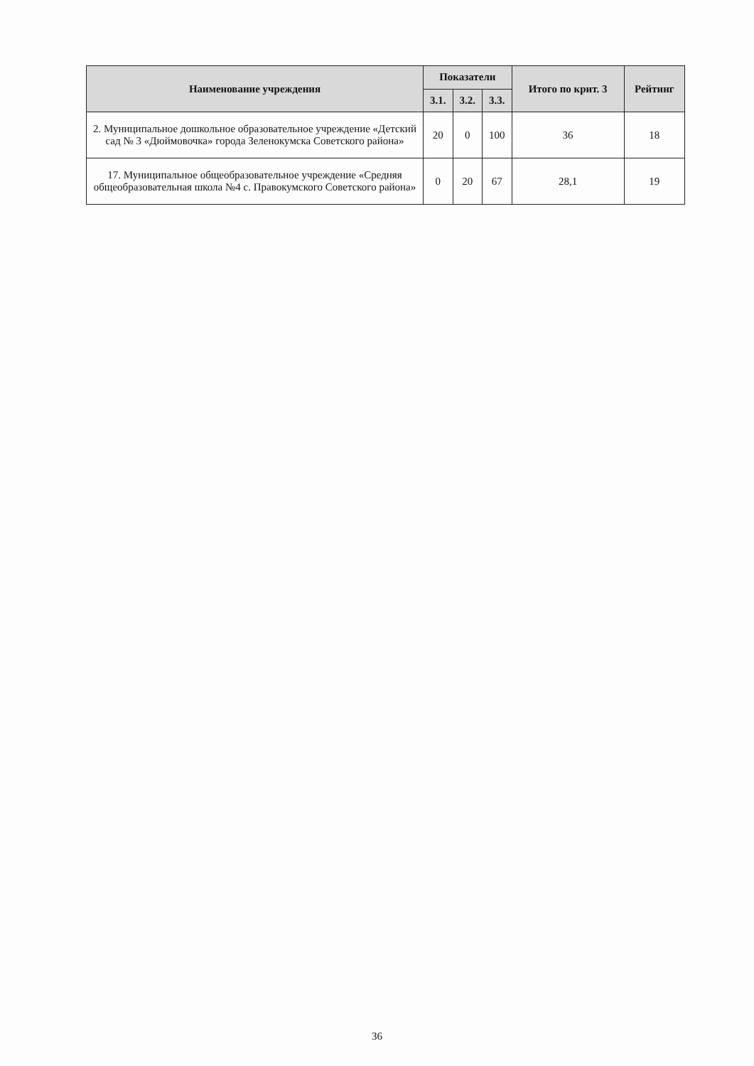| Наименование учреждения | Показатели | | | Итого по крит. 3 | Рейтинг |
| --- | --- | --- | --- | --- | --- |
| | 3.1. | 3.2. | 3.3. | | |
| 2. Муниципальное дошкольное образовательное учреждение «Детский сад № 3 «Дюймовочка» города Зеленокумска Советского района» | 20 | 0 | 100 | 36 | 18 |
| 17. Муниципальное общеобразовательное учреждение «Средняя общеобразовательная школа №4 с. Правокумского Советского района» | 0 | 20 | 67 | 28,1 | 19 |
36